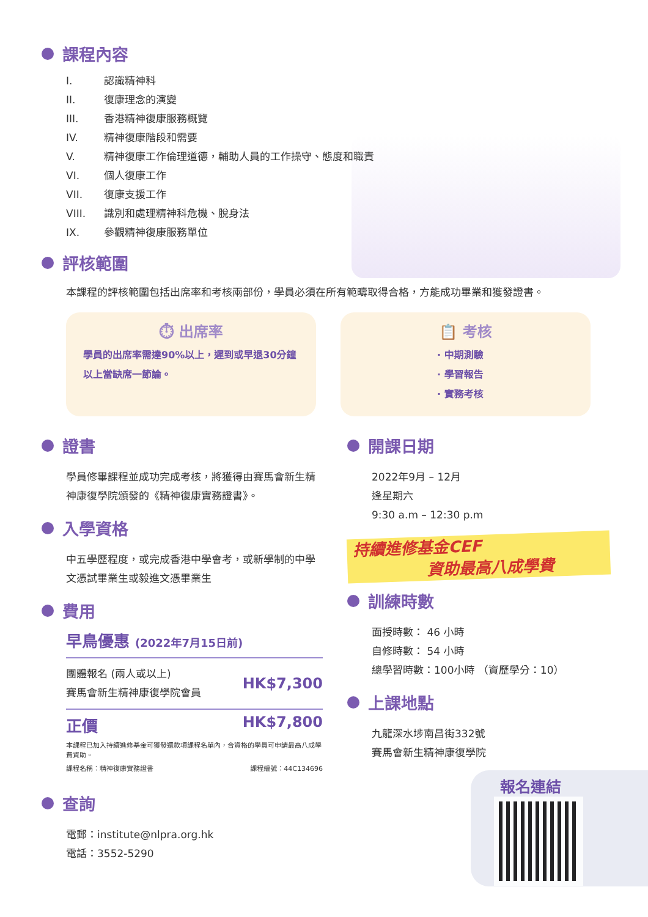課程內容
I. 認識精神科
II. 復康理念的演變
III. 香港精神復康服務概覽
IV. 精神復康階段和需要
V. 精神復康工作倫理道德，輔助人員的工作操守、態度和職責
VI. 個人復康工作
VII. 復康支援工作
VIII. 識別和處理精神科危機、脫身法
IX. 參觀精神復康服務單位
評核範圍
本課程的評核範圍包括出席率和考核兩部份，學員必須在所有範疇取得合格，方能成功畢業和獲發證書。
⏱ 出席率
學員的出席率需達90%以上，遲到或早退30分鐘以上當缺席一節論。
📋 考核
· 中期測驗
· 學習報告
· 實務考核
證書
學員修畢課程並成功完成考核，將獲得由賽馬會新生精神康復學院頒發的《精神復康實務證書》。
入學資格
中五學歷程度，或完成香港中學會考，或新學制的中學文憑試畢業生或毅進文憑畢業生
費用
早鳥優惠 (2022年7月15日前)
團體報名 (兩人或以上)
賽馬會新生精神康復學院會員
HK$7,300
正價 HK$7,800
本課程已加入持續進修基金可獲發還款項課程名單內，合資格的學員可申請最高八成學費資助。
課程名稱：精神復康實務證書 課程編號：44C134696
查詢
電郵：institute@nlpra.org.hk
電話：3552-5290
開課日期
2022年9月 – 12月
逢星期六
9:30 a.m – 12:30 p.m
持續進修基金CEF
資助最高八成學費
訓練時數
面授時數： 46 小時
自修時數： 54 小時
總學習時數：100小時 （資歷學分：10）
上課地點
九龍深水埗南昌街332號
賽馬會新生精神康復學院
報名連結